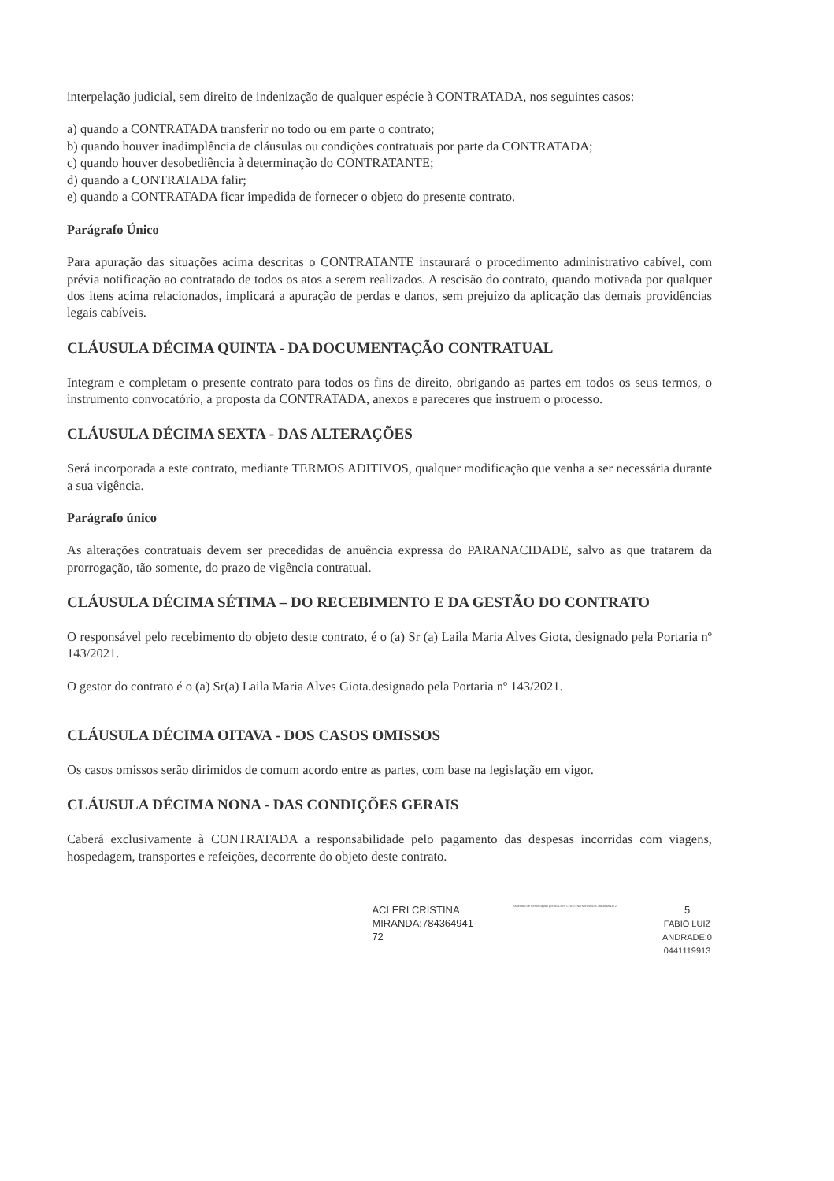interpelação judicial, sem direito de indenização de qualquer espécie à CONTRATADA, nos seguintes casos:
a) quando a CONTRATADA transferir no todo ou em parte o contrato;
b) quando houver inadimplência de cláusulas ou condições contratuais por parte da CONTRATADA;
c) quando houver desobediência à determinação do CONTRATANTE;
d) quando a CONTRATADA falir;
e) quando a CONTRATADA ficar impedida de fornecer o objeto do presente contrato.
Parágrafo Único
Para apuração das situações acima descritas o CONTRATANTE instaurará o procedimento administrativo cabível, com prévia notificação ao contratado de todos os atos a serem realizados. A rescisão do contrato, quando motivada por qualquer dos itens acima relacionados, implicará a apuração de perdas e danos, sem prejuízo da aplicação das demais providências legais cabíveis.
CLÁUSULA DÉCIMA QUINTA - DA DOCUMENTAÇÃO CONTRATUAL
Integram e completam o presente contrato para todos os fins de direito, obrigando as partes em todos os seus termos, o instrumento convocatório, a proposta da CONTRATADA, anexos e pareceres que instruem o processo.
CLÁUSULA DÉCIMA SEXTA - DAS ALTERAÇÕES
Será incorporada a este contrato, mediante TERMOS ADITIVOS, qualquer modificação que venha a ser necessária durante a sua vigência.
Parágrafo único
As alterações contratuais devem ser precedidas de anuência expressa do PARANACIDADE, salvo as que tratarem da prorrogação, tão somente, do prazo de vigência contratual.
CLÁUSULA DÉCIMA SÉTIMA – DO RECEBIMENTO E DA GESTÃO DO CONTRATO
O responsável pelo recebimento do objeto deste contrato, é o (a) Sr (a) Laila Maria Alves Giota, designado pela Portaria nº 143/2021.
O gestor do contrato é o (a) Sr(a) Laila Maria Alves Giota.designado pela Portaria nº 143/2021.
CLÁUSULA DÉCIMA OITAVA - DOS CASOS OMISSOS
Os casos omissos serão dirimidos de comum acordo entre as partes, com base na legislação em vigor.
CLÁUSULA DÉCIMA NONA - DAS CONDIÇÕES GERAIS
Caberá exclusivamente à CONTRATADA a responsabilidade pelo pagamento das despesas incorridas com viagens, hospedagem, transportes e refeições, decorrente do objeto deste contrato.
ACLERI CRISTINA
MIRANDA:784364941
72
Assinado de forma digital por ACLERI CRISTINA MIRANDA:78436494172
5
FABIO LUIZ
ANDRADE:0
0441119913